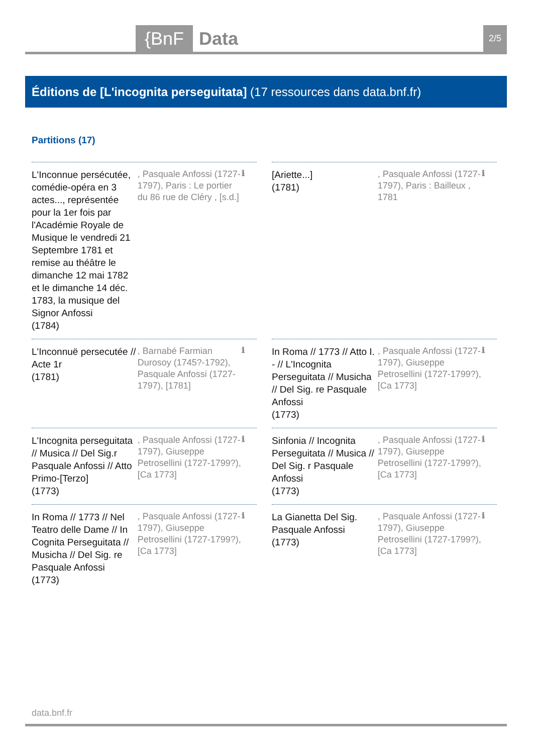{BnF Data 2/5
Éditions de [L'incognita perseguitata] (17 ressources dans data.bnf.fr)
Partitions (17)
L'Inconnue persécutée, comédie-opéra en 3 actes..., représentée pour la 1er fois par l'Académie Royale de Musique le vendredi 21 Septembre 1781 et remise au théâtre le dimanche 12 mai 1782 et le dimanche 14 déc. 1783, la musique del Signor Anfossi
(1784)
, Pasquale Anfossi (1727-1797), Paris : Le portier du 86 rue de Cléry , [s.d.]
ℹ
[Ariette...]
(1781)
, Pasquale Anfossi (1727-1797), Paris : Bailleux , 1781
ℹ
L'Inconnuë persecutée // Acte 1r
(1781)
, Barnabé Farmian Durosoy (1745?-1792), Pasquale Anfossi (1727-1797), [1781]
ℹ
In Roma // 1773 // Atto I. - // L'Incognita Perseguitata // Musicha // Del Sig. re Pasquale Anfossi
(1773)
, Pasquale Anfossi (1727-1797), Giuseppe Petrosellini (1727-1799?), [Ca 1773]
ℹ
L'Incognita perseguitata // Musica // Del Sig.r Pasquale Anfossi // Atto Primo-[Terzo]
(1773)
, Pasquale Anfossi (1727-1797), Giuseppe Petrosellini (1727-1799?), [Ca 1773]
ℹ
Sinfonia // Incognita Perseguitata // Musica // Del Sig. r Pasquale Anfossi
(1773)
, Pasquale Anfossi (1727-1797), Giuseppe Petrosellini (1727-1799?), [Ca 1773]
ℹ
In Roma // 1773 // Nel Teatro delle Dame // In Cognita Perseguitata // Musicha // Del Sig. re Pasquale Anfossi
(1773)
, Pasquale Anfossi (1727-1797), Giuseppe Petrosellini (1727-1799?), [Ca 1773]
ℹ
La Gianetta Del Sig. Pasquale Anfossi
(1773)
, Pasquale Anfossi (1727-1797), Giuseppe Petrosellini (1727-1799?), [Ca 1773]
ℹ
data.bnf.fr